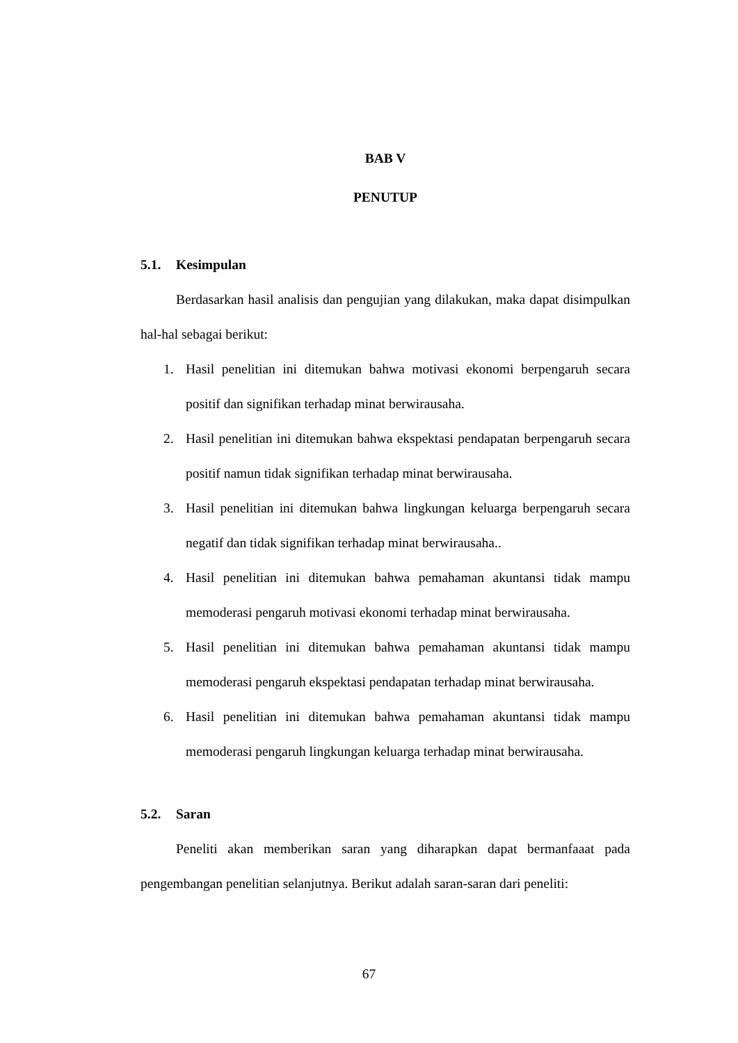BAB V
PENUTUP
5.1. Kesimpulan
Berdasarkan hasil analisis dan pengujian yang dilakukan, maka dapat disimpulkan hal-hal sebagai berikut:
1. Hasil penelitian ini ditemukan bahwa motivasi ekonomi berpengaruh secara positif dan signifikan terhadap minat berwirausaha.
2. Hasil penelitian ini ditemukan bahwa ekspektasi pendapatan berpengaruh secara positif namun tidak signifikan terhadap minat berwirausaha.
3. Hasil penelitian ini ditemukan bahwa lingkungan keluarga berpengaruh secara negatif dan tidak signifikan terhadap minat berwirausaha..
4. Hasil penelitian ini ditemukan bahwa pemahaman akuntansi tidak mampu memoderasi pengaruh motivasi ekonomi terhadap minat berwirausaha.
5. Hasil penelitian ini ditemukan bahwa pemahaman akuntansi tidak mampu memoderasi pengaruh ekspektasi pendapatan terhadap minat berwirausaha.
6. Hasil penelitian ini ditemukan bahwa pemahaman akuntansi tidak mampu memoderasi pengaruh lingkungan keluarga terhadap minat berwirausaha.
5.2. Saran
Peneliti akan memberikan saran yang diharapkan dapat bermanfaaat pada pengembangan penelitian selanjutnya. Berikut adalah saran-saran dari peneliti:
67